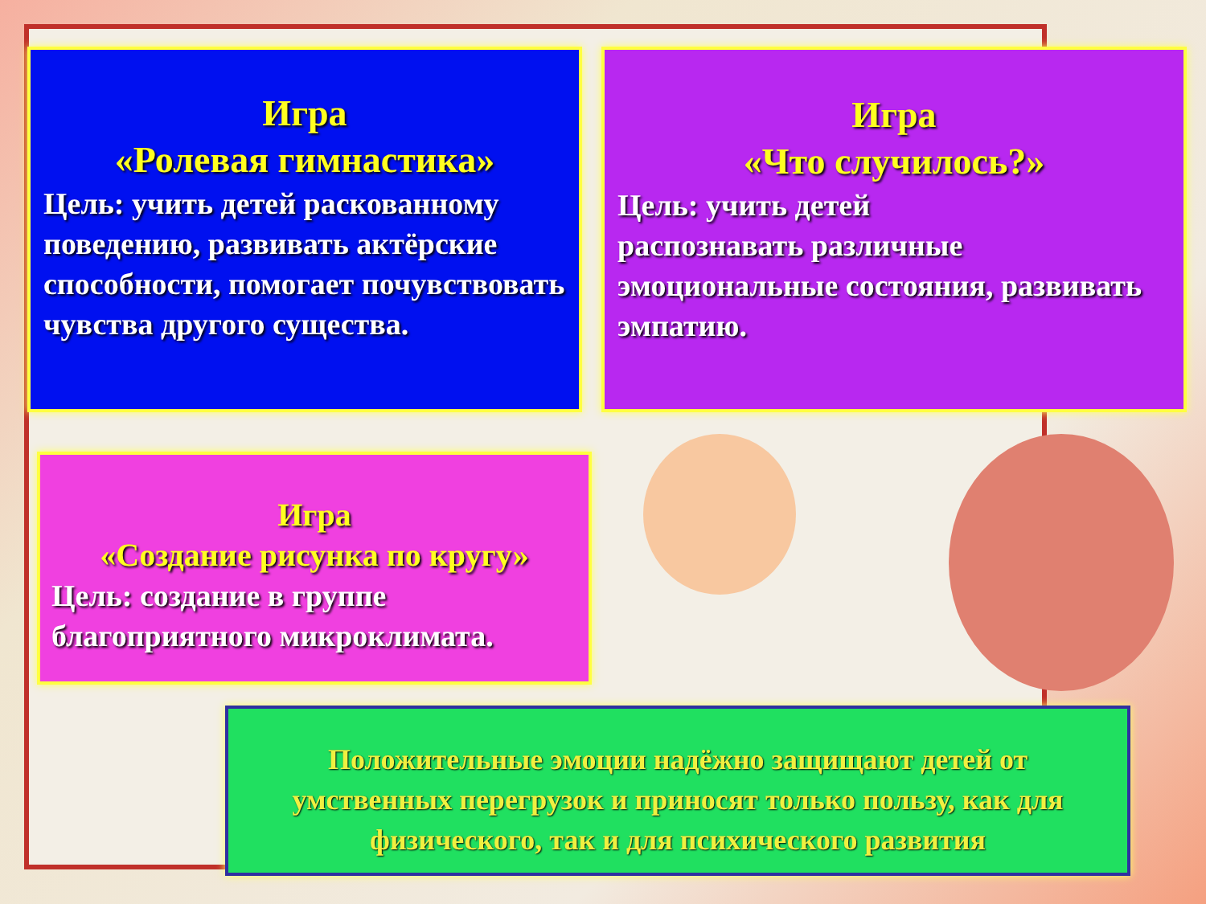Игра
«Ролевая гимнастика»
Цель: учить детей раскованному поведению, развивать актёрские способности, помогает почувствовать чувства другого существа.
Игра
«Что случилось?»
Цель: учить детей
распознавать различные эмоциональные состояния, развивать эмпатию.
Игра
«Создание рисунка по кругу»
Цель: создание в группе
благоприятного микроклимата.
Положительные эмоции надёжно защищают детей от умственных перегрузок и приносят только пользу, как для физического, так и для психического развития